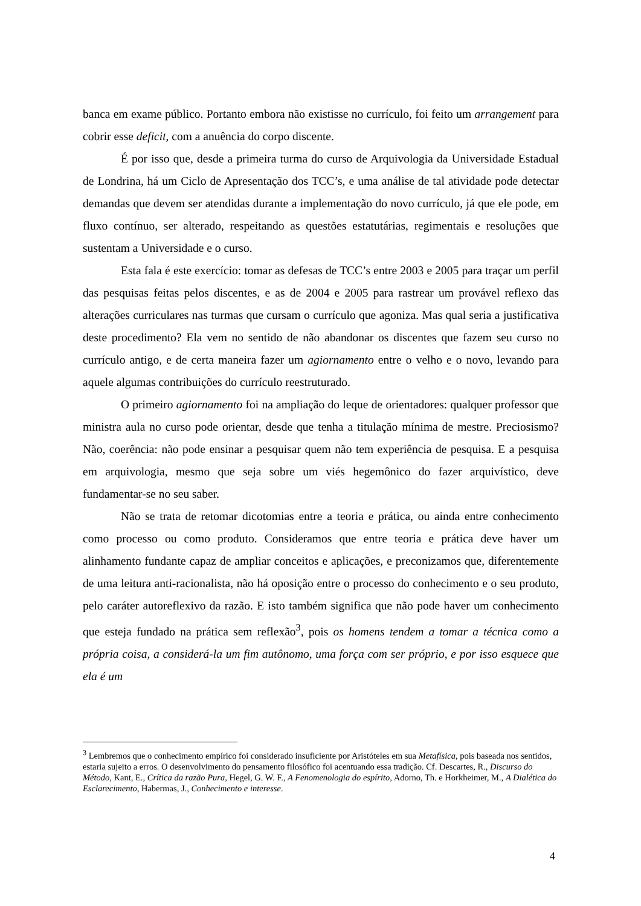banca em exame público. Portanto embora não existisse no currículo, foi feito um arrangement para cobrir esse deficit, com a anuência do corpo discente.
É por isso que, desde a primeira turma do curso de Arquivologia da Universidade Estadual de Londrina, há um Ciclo de Apresentação dos TCC’s, e uma análise de tal atividade pode detectar demandas que devem ser atendidas durante a implementação do novo currículo, já que ele pode, em fluxo contínuo, ser alterado, respeitando as questões estatutárias, regimentais e resoluções que sustentam a Universidade e o curso.
Esta fala é este exercício: tomar as defesas de TCC’s entre 2003 e 2005 para traçar um perfil das pesquisas feitas pelos discentes, e as de 2004 e 2005 para rastrear um provável reflexo das alterações curriculares nas turmas que cursam o currículo que agoniza. Mas qual seria a justificativa deste procedimento? Ela vem no sentido de não abandonar os discentes que fazem seu curso no currículo antigo, e de certa maneira fazer um agiornamento entre o velho e o novo, levando para aquele algumas contribuições do currículo reestruturado.
O primeiro agiornamento foi na ampliação do leque de orientadores: qualquer professor que ministra aula no curso pode orientar, desde que tenha a titulação mínima de mestre. Preciosismo? Não, coerência: não pode ensinar a pesquisar quem não tem experiência de pesquisa. E a pesquisa em arquivologia, mesmo que seja sobre um viés hegemônico do fazer arquivístico, deve fundamentar-se no seu saber.
Não se trata de retomar dicotomias entre a teoria e prática, ou ainda entre conhecimento como processo ou como produto. Consideramos que entre teoria e prática deve haver um alinhamento fundante capaz de ampliar conceitos e aplicações, e preconizamos que, diferentemente de uma leitura anti-racionalista, não há oposição entre o processo do conhecimento e o seu produto, pelo caráter autoreflexivo da razão. E isto também significa que não pode haver um conhecimento que esteja fundado na prática sem reflexão<sup>3</sup>, pois os homens tendem a tomar a técnica como a própria coisa, a considerá-la um fim autônomo, uma força com ser próprio, e por isso esquece que ela é um
<sup>3</sup> Lembremos que o conhecimento empírico foi considerado insuficiente por Aristóteles em sua Metafísica, pois baseada nos sentidos, estaria sujeito a erros. O desenvolvimento do pensamento filosófico foi acentuando essa tradição. Cf. Descartes, R., Discurso do Método, Kant, E., Crítica da razão Pura, Hegel, G. W. F., A Fenomenologia do espírito, Adorno, Th. e Horkheimer, M., A Dialética do Esclarecimento, Habermas, J., Conhecimento e interesse.
4